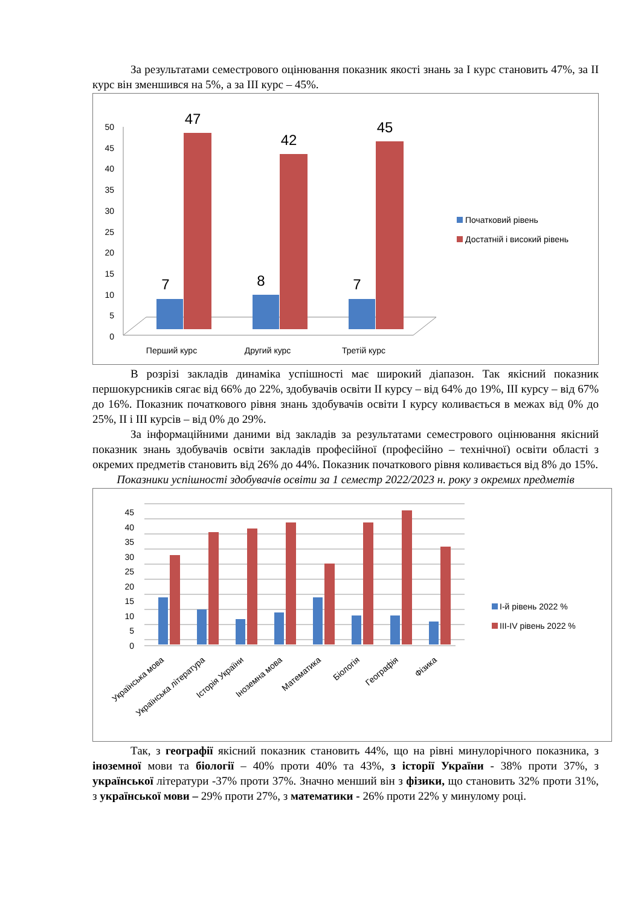За результатами семестрового оцінювання показник якості знань за І курс становить 47%, за ІІ курс він зменшився на 5%, а за ІІІ курс – 45%.
50
45
40
35
30
25
20
15
10
5
0
7
47
8
42
7
45
Перший курс
Другий курс
Третій курс
Початковий рівень
Достатній і високий рівень
В розрізі закладів динаміка успішності має широкий діапазон. Так якісний показник першокурсників сягає від 66% до 22%, здобувачів освіти ІІ курсу – від 64% до 19%, ІІІ курсу – від 67% до 16%. Показник початкового рівня знань здобувачів освіти І курсу коливається в межах від 0% до 25%, ІІ і ІІІ курсів – від 0% до 29%.
За інформаційними даними від закладів за результатами семестрового оцінювання якісний показник знань здобувачів освіти закладів професійної (професійно – технічної) освіти області з окремих предметів становить від 26% до 44%. Показник початкового рівня коливається від 8% до 15%.
Показники успішності здобувачів освіти за 1 семестр 2022/2023 н. року з окремих предметів
45
40
35
30
25
20
15
10
5
0
Українська мова
Українська література
Історія України
Іноземна мова
Математика
Біологія
Географія
Фізика
І-й рівень 2022 %
ІІІ-ІV рівень 2022 %
Так, з географії якісний показник становить 44%, що на рівні минулорічного показника, з іноземної мови та біології – 40% проти 40% та 43%, з історії України - 38% проти 37%, з української літератури -37% проти 37%. Значно менший він з фізики, що становить 32% проти 31%, з української мови – 29% проти 27%, з математики - 26% проти 22% у минулому році.